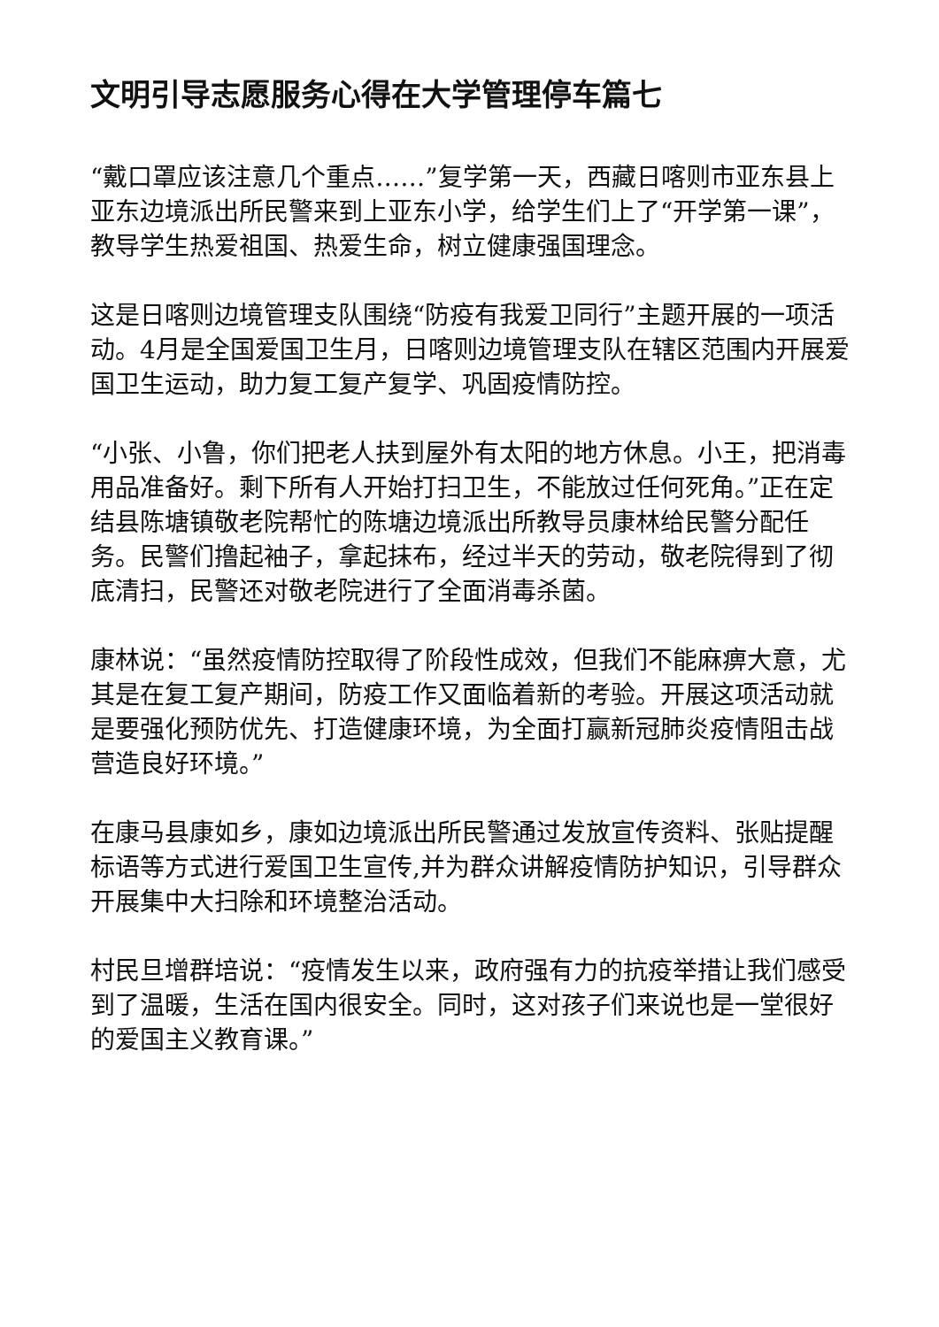文明引导志愿服务心得在大学管理停车篇七
“戴口罩应该注意几个重点……”复学第一天，西藏日喀则市亚东县上亚东边境派出所民警来到上亚东小学，给学生们上了“开学第一课”，教导学生热爱祖国、热爱生命，树立健康强国理念。
这是日喀则边境管理支队围绕“防疫有我爱卫同行”主题开展的一项活动。4月是全国爱国卫生月，日喀则边境管理支队在辖区范围内开展爱国卫生运动，助力复工复产复学、巩固疫情防控。
“小张、小鲁，你们把老人扶到屋外有太阳的地方休息。小王，把消毒用品准备好。剩下所有人开始打扫卫生，不能放过任何死角。”正在定结县陈塘镇敬老院帮忙的陈塘边境派出所教导员康林给民警分配任务。民警们撸起袖子，拿起抹布，经过半天的劳动，敬老院得到了彻底清扫，民警还对敬老院进行了全面消毒杀菌。
康林说：“虽然疫情防控取得了阶段性成效，但我们不能麻痹大意，尤其是在复工复产期间，防疫工作又面临着新的考验。开展这项活动就是要强化预防优先、打造健康环境，为全面打赢新冠肺炎疫情阻击战营造良好环境。”
在康马县康如乡，康如边境派出所民警通过发放宣传资料、张贴提醒标语等方式进行爱国卫生宣传,并为群众讲解疫情防护知识，引导群众开展集中大扫除和环境整治活动。
村民旦增群培说：“疫情发生以来，政府强有力的抗疫举措让我们感受到了温暖，生活在国内很安全。同时，这对孩子们来说也是一堂很好的爱国主义教育课。”